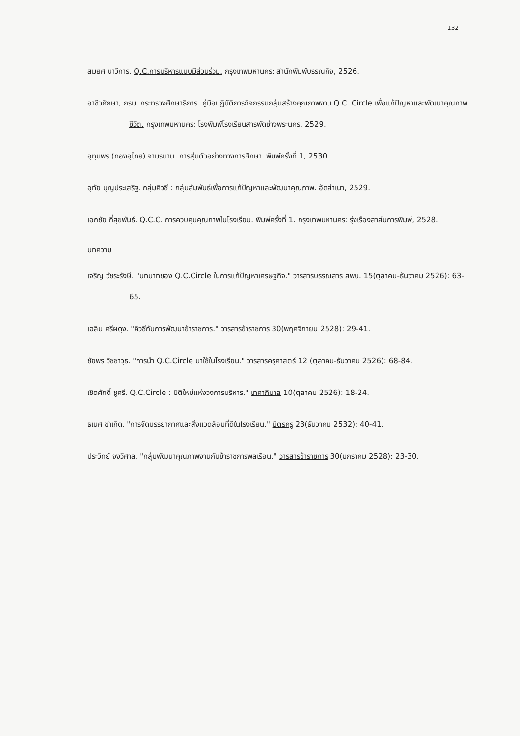132
สมยศ นาวีการ. Q.C.การบริหารแบบมีส่วนร่วม. กรุงเทพมหานคร: สำนักพิมพ์บรรณกิจ, 2526.
อาชีวศึกษา, กรม. กระทรวงศึกษาธิการ. คู่มือปฏิบัติการกิจกรรมกลุ่มสร้างคุณภาพงาน Q.C. Circle เพื่อแก้ปัญหาและพัฒนาคุณภาพชีวิต. กรุงเทพมหานคร: โรงพิมพ์โรงเรียนสารพัดช่างพระนคร, 2529.
อุทุมพร (ทองอุไทย) จามรมาน. การสุ่มตัวอย่างทางการศึกษา. พิมพ์ครั้งที่ 1, 2530.
อุทัย บุญประเสริฐ. กลุ่มคิวซี : กลุ่มสัมพันธ์เพื่อการแก้ปัญหาและพัฒนาคุณภาพ. อัดสำเนา, 2529.
เอกชัย กี่สุขพันธ์. Q.C.C. การควบคุมคุณภาพในโรงเรียน. พิมพ์ครั้งที่ 1. กรุงเทพมหานคร: รุ่งเรืองสาส์นการพิมพ์, 2528.
บทความ
เจริญ วัชระรังษี. "บทบาทของ Q.C.Circle ในการแก้ปัญหาเศรษฐกิจ." วารสารบรรณสาร สพบ. 15(ตุลาคม-ธันวาคม 2526): 63-65.
เฉลิม ศรีผดุง. "คิวซีกับการพัฒนาข้าราชการ." วารสารข้าราชการ 30(พฤศจิกายน 2528): 29-41.
ชัยพร วิชชาวุธ. "การนำ Q.C.Circle มาใช้ในโรงเรียน." วารสารครุศาสตร์ 12 (ตุลาคม-ธันวาคม 2526): 68-84.
เชิดศักดิ์ ชูศรี. Q.C.Circle : มิติใหม่แห่งวงการบริหาร." เทศาภิบาล 10(ตุลาคม 2526): 18-24.
ธเนศ ขำเกิด. "การจัดบรรยากาศและสิ่งแวดล้อมที่ดีในโรงเรียน." มิตรครู 23(ธันวาคม 2532): 40-41.
ประวิทย์ จงวิศาล. "กลุ่มพัฒนาคุณภาพงานกับข้าราชการพลเรือน." วารสารข้าราชการ 30(มกราคม 2528): 23-30.